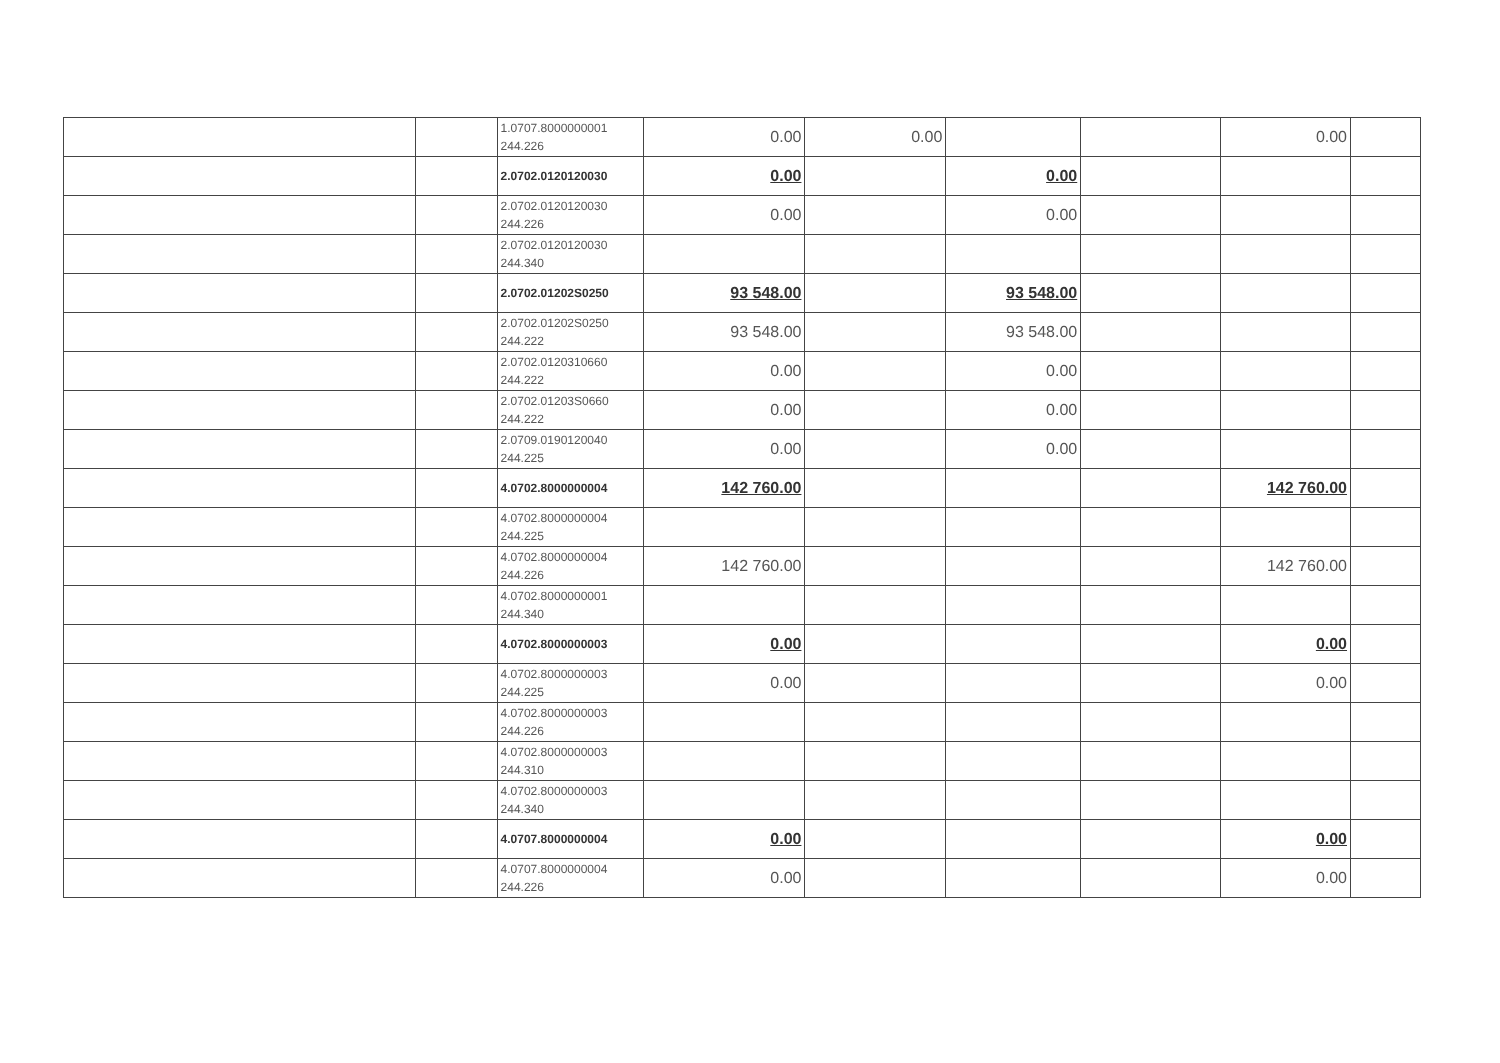| | | 1.0707.8000000001 244.226 | 0.00 | 0.00 | | | 0.00 | |
| | | 2.0702.0120120030 | 0.00 | | 0.00 | | | |
| | | 2.0702.0120120030 244.226 | 0.00 | | 0.00 | | | |
| | | 2.0702.0120120030 244.340 | | | | | | |
| | | 2.0702.01202S0250 | 93 548.00 | | 93 548.00 | | | |
| | | 2.0702.01202S0250 244.222 | 93 548.00 | | 93 548.00 | | | |
| | | 2.0702.0120310660 244.222 | 0.00 | | 0.00 | | | |
| | | 2.0702.01203S0660 244.222 | 0.00 | | 0.00 | | | |
| | | 2.0709.0190120040 244.225 | 0.00 | | 0.00 | | | |
| | | 4.0702.8000000004 | 142 760.00 | | | | 142 760.00 | |
| | | 4.0702.8000000004 244.225 | | | | | | |
| | | 4.0702.8000000004 244.226 | 142 760.00 | | | | 142 760.00 | |
| | | 4.0702.8000000001 244.340 | | | | | | |
| | | 4.0702.8000000003 | 0.00 | | | | 0.00 | |
| | | 4.0702.8000000003 244.225 | 0.00 | | | | 0.00 | |
| | | 4.0702.8000000003 244.226 | | | | | | |
| | | 4.0702.8000000003 244.310 | | | | | | |
| | | 4.0702.8000000003 244.340 | | | | | | |
| | | 4.0707.8000000004 | 0.00 | | | | 0.00 | |
| | | 4.0707.8000000004 244.226 | 0.00 | | | | 0.00 | |